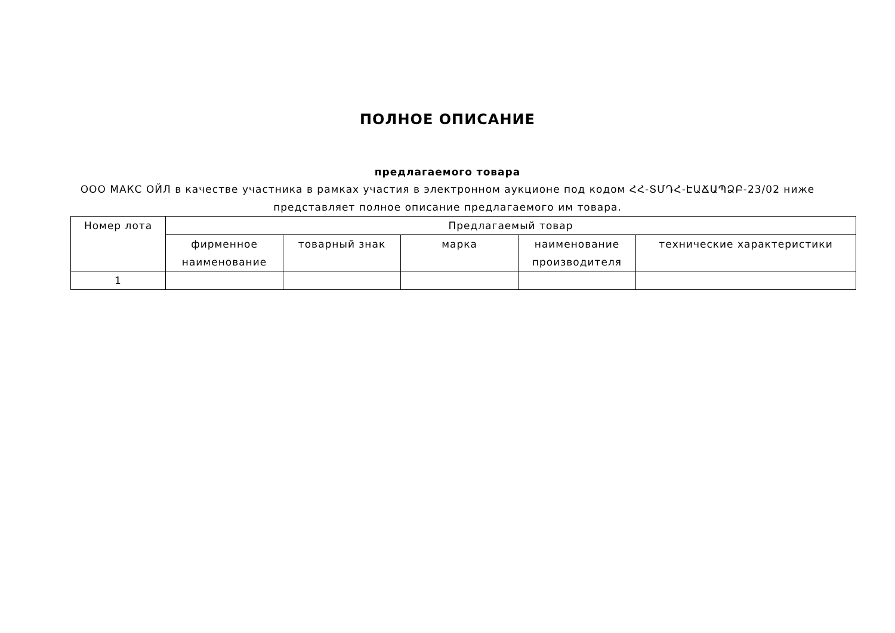ПОЛНОЕ ОПИСАНИЕ
предлагаемого товара
ООО МАКС ОЙЛ в качестве участника в рамках участия в электронном аукционе под кодом ՀՀ-ՏՄԴՀ-ԷԱՃԱՊՁԲ-23/02 ниже представляет полное описание предлагаемого им товара.
| Номер лота | Предлагаемый товар | | | | |
| --- | --- | --- | --- | --- | --- |
| | фирменное наименование | товарный знак | марка | наименование производителя | технические характеристики |
| 1 | | | | | |